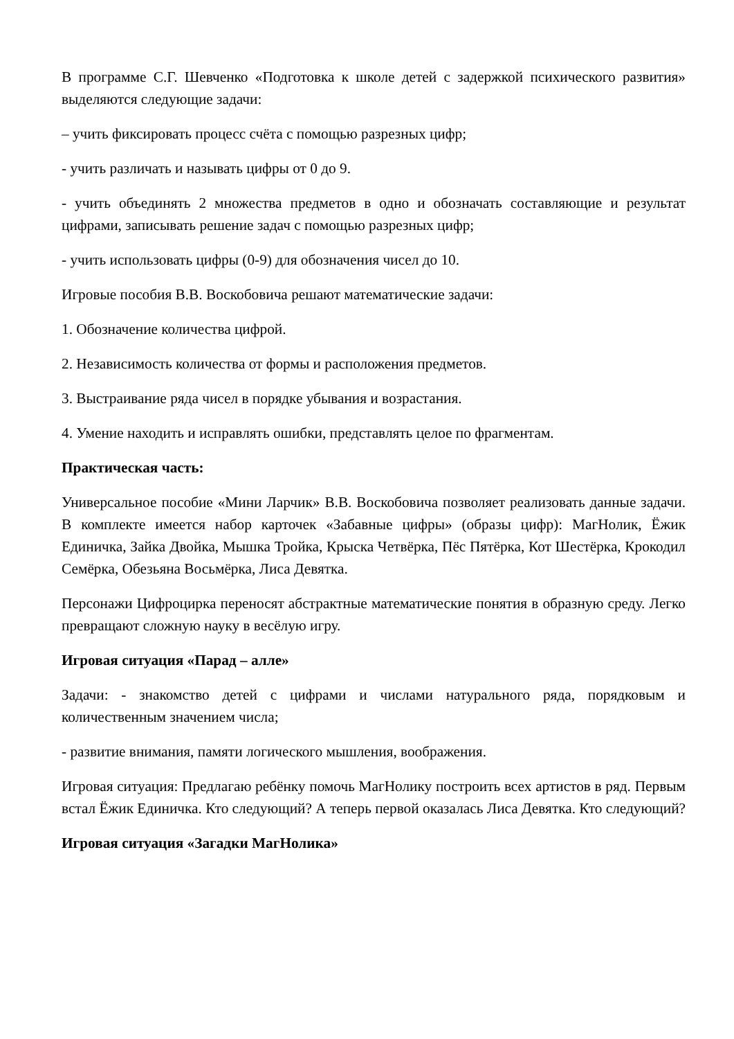В программе С.Г. Шевченко «Подготовка к школе детей с задержкой психического развития» выделяются следующие задачи:
– учить фиксировать процесс счёта с помощью разрезных цифр;
- учить различать и называть цифры от 0 до 9.
- учить объединять 2 множества предметов в одно и обозначать составляющие и результат цифрами, записывать решение задач с помощью разрезных цифр;
- учить использовать цифры (0-9) для обозначения чисел до 10.
Игровые пособия В.В. Воскобовича решают математические задачи:
1. Обозначение количества цифрой.
2. Независимость количества от формы и расположения предметов.
3. Выстраивание ряда чисел в порядке убывания и возрастания.
4. Умение находить и исправлять ошибки, представлять целое по фрагментам.
Практическая часть:
Универсальное пособие «Мини Ларчик» В.В. Воскобовича позволяет реализовать данные задачи. В комплекте имеется набор карточек «Забавные цифры» (образы цифр): МагНолик, Ёжик Единичка, Зайка Двойка, Мышка Тройка, Крыска Четвёрка, Пёс Пятёрка, Кот Шестёрка, Крокодил Семёрка, Обезьяна Восьмёрка, Лиса Девятка.
Персонажи Цифроцирка переносят абстрактные математические понятия в образную среду. Легко превращают сложную науку в весёлую игру.
Игровая ситуация «Парад – алле»
Задачи: - знакомство детей с цифрами и числами натурального ряда, порядковым и количественным значением числа;
- развитие внимания, памяти логического мышления, воображения.
Игровая ситуация: Предлагаю ребёнку помочь МагНолику построить всех артистов в ряд. Первым встал Ёжик Единичка. Кто следующий? А теперь первой оказалась Лиса Девятка. Кто следующий?
Игровая ситуация «Загадки МагНолика»